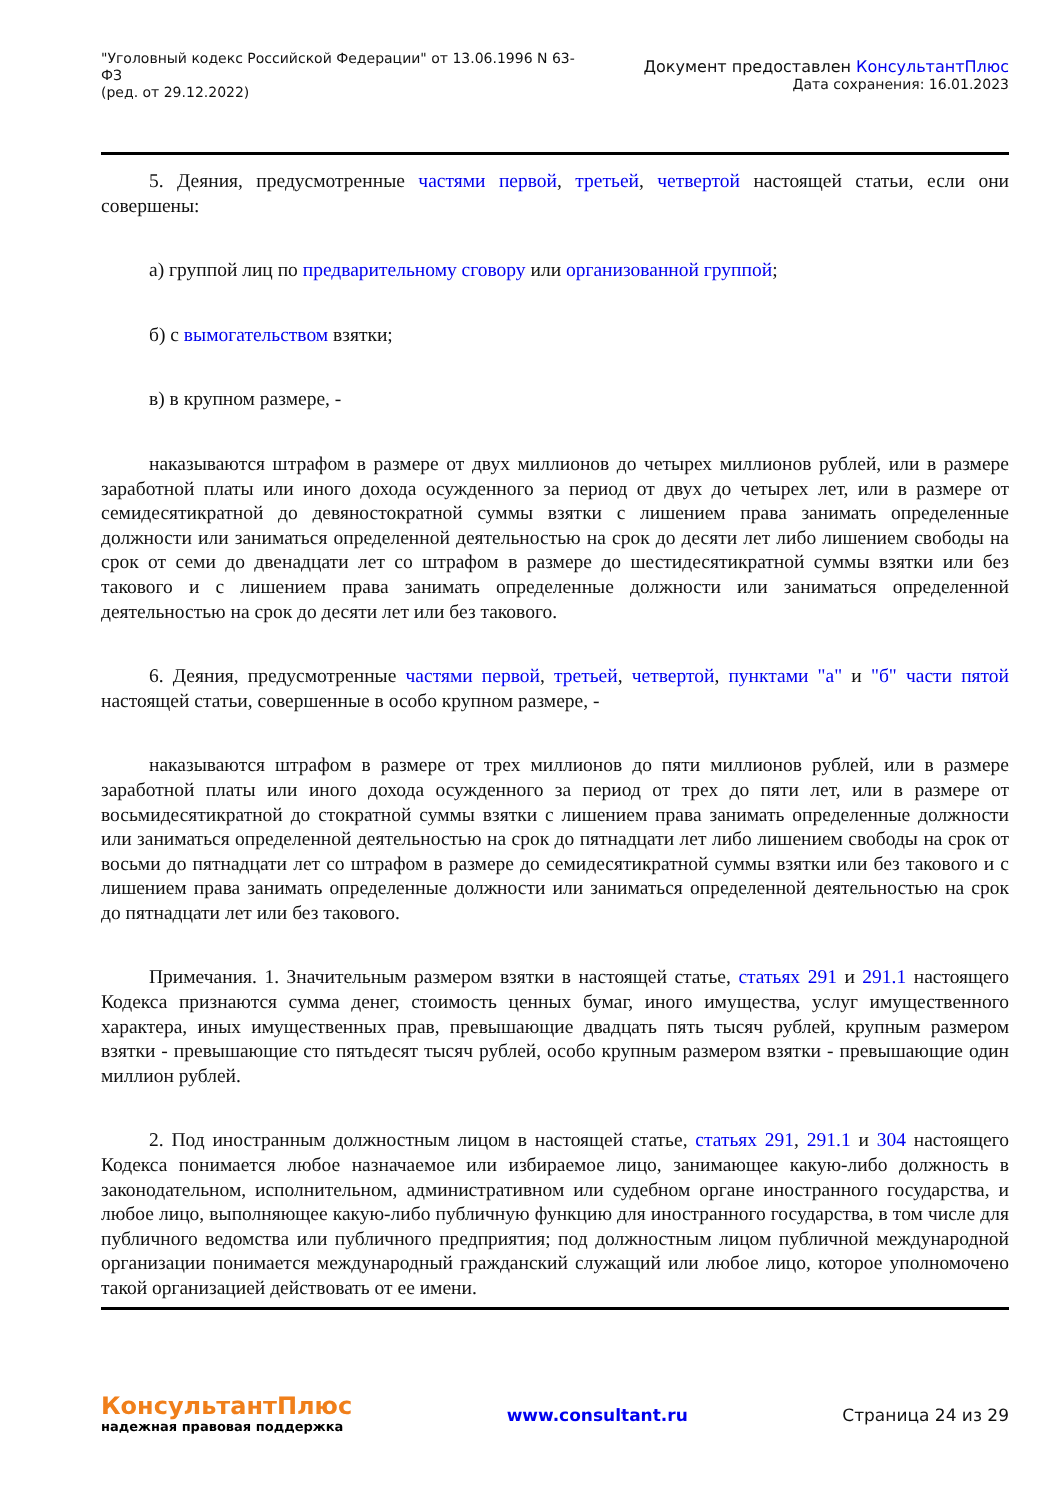"Уголовный кодекс Российской Федерации" от 13.06.1996 N 63-ФЗ
(ред. от 29.12.2022)
Документ предоставлен КонсультантПлюс
Дата сохранения: 16.01.2023
5. Деяния, предусмотренные частями первой, третьей, четвертой настоящей статьи, если они совершены:
а) группой лиц по предварительному сговору или организованной группой;
б) с вымогательством взятки;
в) в крупном размере, -
наказываются штрафом в размере от двух миллионов до четырех миллионов рублей, или в размере заработной платы или иного дохода осужденного за период от двух до четырех лет, или в размере от семидесятикратной до девяностократной суммы взятки с лишением права занимать определенные должности или заниматься определенной деятельностью на срок до десяти лет либо лишением свободы на срок от семи до двенадцати лет со штрафом в размере до шестидесятикратной суммы взятки или без такового и с лишением права занимать определенные должности или заниматься определенной деятельностью на срок до десяти лет или без такового.
6. Деяния, предусмотренные частями первой, третьей, четвертой, пунктами "а" и "б" части пятой настоящей статьи, совершенные в особо крупном размере, -
наказываются штрафом в размере от трех миллионов до пяти миллионов рублей, или в размере заработной платы или иного дохода осужденного за период от трех до пяти лет, или в размере от восьмидесятикратной до стократной суммы взятки с лишением права занимать определенные должности или заниматься определенной деятельностью на срок до пятнадцати лет либо лишением свободы на срок от восьми до пятнадцати лет со штрафом в размере до семидесятикратной суммы взятки или без такового и с лишением права занимать определенные должности или заниматься определенной деятельностью на срок до пятнадцати лет или без такового.
Примечания. 1. Значительным размером взятки в настоящей статье, статьях 291 и 291.1 настоящего Кодекса признаются сумма денег, стоимость ценных бумаг, иного имущества, услуг имущественного характера, иных имущественных прав, превышающие двадцать пять тысяч рублей, крупным размером взятки - превышающие сто пятьдесят тысяч рублей, особо крупным размером взятки - превышающие один миллион рублей.
2. Под иностранным должностным лицом в настоящей статье, статьях 291, 291.1 и 304 настоящего Кодекса понимается любое назначаемое или избираемое лицо, занимающее какую-либо должность в законодательном, исполнительном, административном или судебном органе иностранного государства, и любое лицо, выполняющее какую-либо публичную функцию для иностранного государства, в том числе для публичного ведомства или публичного предприятия; под должностным лицом публичной международной организации понимается международный гражданский служащий или любое лицо, которое уполномочено такой организацией действовать от ее имени.
КонсультантПлюс
надежная правовая поддержка
www.consultant.ru Страница 24 из 29